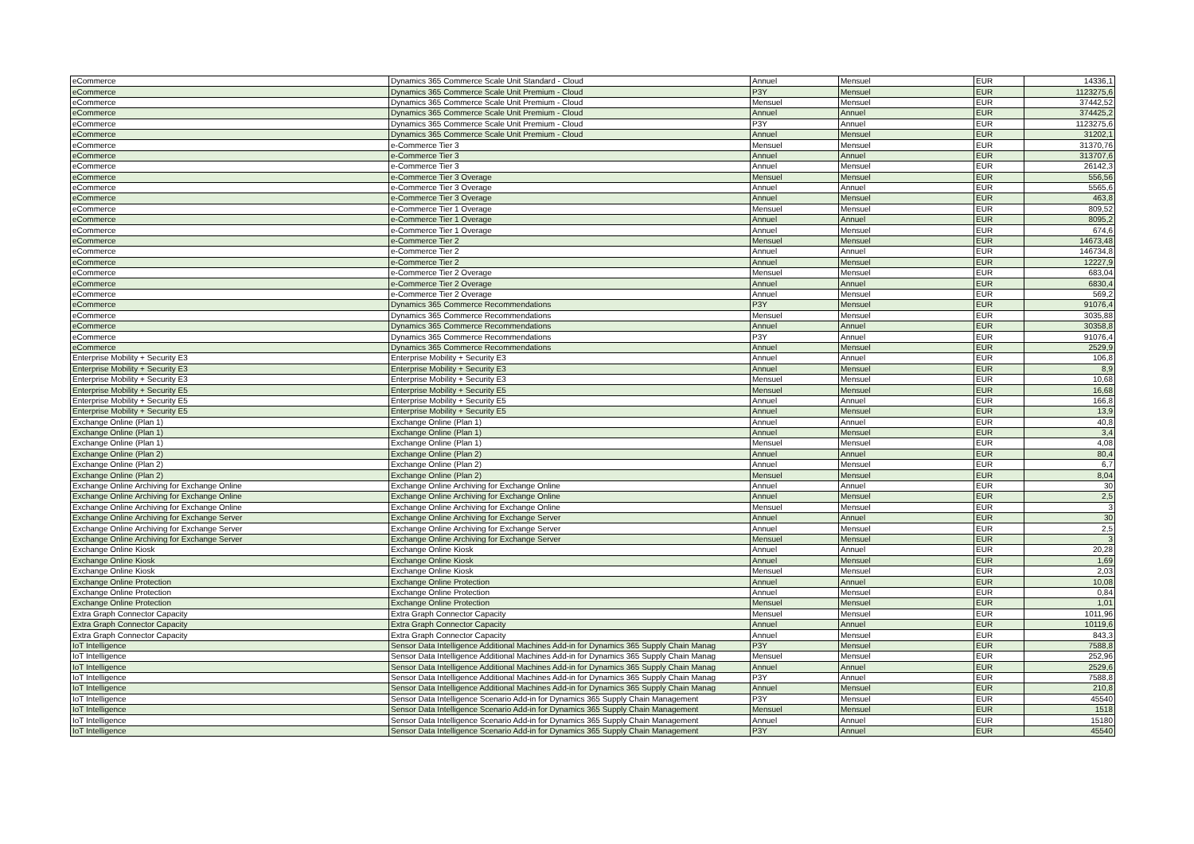| eCommerce | Dynamics 365 Commerce Scale Unit Standard - Cloud | Annuel | Mensuel | EUR | 14336,1 |
| eCommerce | Dynamics 365 Commerce Scale Unit Premium - Cloud | P3Y | Mensuel | EUR | 1123275,6 |
| eCommerce | Dynamics 365 Commerce Scale Unit Premium - Cloud | Mensuel | Mensuel | EUR | 37442,52 |
| eCommerce | Dynamics 365 Commerce Scale Unit Premium - Cloud | Annuel | Annuel | EUR | 374425,2 |
| eCommerce | Dynamics 365 Commerce Scale Unit Premium - Cloud | P3Y | Annuel | EUR | 1123275,6 |
| eCommerce | Dynamics 365 Commerce Scale Unit Premium - Cloud | Annuel | Mensuel | EUR | 31202,1 |
| eCommerce | e-Commerce Tier 3 | Mensuel | Mensuel | EUR | 31370,76 |
| eCommerce | e-Commerce Tier 3 | Annuel | Annuel | EUR | 313707,6 |
| eCommerce | e-Commerce Tier 3 | Annuel | Mensuel | EUR | 26142,3 |
| eCommerce | e-Commerce Tier 3 Overage | Mensuel | Mensuel | EUR | 556,56 |
| eCommerce | e-Commerce Tier 3 Overage | Annuel | Annuel | EUR | 5565,6 |
| eCommerce | e-Commerce Tier 3 Overage | Annuel | Mensuel | EUR | 463,8 |
| eCommerce | e-Commerce Tier 1 Overage | Mensuel | Mensuel | EUR | 809,52 |
| eCommerce | e-Commerce Tier 1 Overage | Annuel | Annuel | EUR | 8095,2 |
| eCommerce | e-Commerce Tier 1 Overage | Annuel | Mensuel | EUR | 674,6 |
| eCommerce | e-Commerce Tier 2 | Mensuel | Mensuel | EUR | 14673,48 |
| eCommerce | e-Commerce Tier 2 | Annuel | Annuel | EUR | 146734,8 |
| eCommerce | e-Commerce Tier 2 | Annuel | Mensuel | EUR | 12227,9 |
| eCommerce | e-Commerce Tier 2 Overage | Mensuel | Mensuel | EUR | 683,04 |
| eCommerce | e-Commerce Tier 2 Overage | Annuel | Annuel | EUR | 6830,4 |
| eCommerce | e-Commerce Tier 2 Overage | Annuel | Mensuel | EUR | 569,2 |
| eCommerce | Dynamics 365 Commerce Recommendations | P3Y | Mensuel | EUR | 91076,4 |
| eCommerce | Dynamics 365 Commerce Recommendations | Mensuel | Mensuel | EUR | 3035,88 |
| eCommerce | Dynamics 365 Commerce Recommendations | Annuel | Annuel | EUR | 30358,8 |
| eCommerce | Dynamics 365 Commerce Recommendations | P3Y | Annuel | EUR | 91076,4 |
| eCommerce | Dynamics 365 Commerce Recommendations | Annuel | Mensuel | EUR | 2529,9 |
| Enterprise Mobility + Security E3 | Enterprise Mobility + Security E3 | Annuel | Annuel | EUR | 106,8 |
| Enterprise Mobility + Security E3 | Enterprise Mobility + Security E3 | Annuel | Mensuel | EUR | 8,9 |
| Enterprise Mobility + Security E3 | Enterprise Mobility + Security E3 | Mensuel | Mensuel | EUR | 10,68 |
| Enterprise Mobility + Security E5 | Enterprise Mobility + Security E5 | Mensuel | Mensuel | EUR | 16,68 |
| Enterprise Mobility + Security E5 | Enterprise Mobility + Security E5 | Annuel | Annuel | EUR | 166,8 |
| Enterprise Mobility + Security E5 | Enterprise Mobility + Security E5 | Annuel | Mensuel | EUR | 13,9 |
| Exchange Online (Plan 1) | Exchange Online (Plan 1) | Annuel | Annuel | EUR | 40,8 |
| Exchange Online (Plan 1) | Exchange Online (Plan 1) | Annuel | Mensuel | EUR | 3,4 |
| Exchange Online (Plan 1) | Exchange Online (Plan 1) | Mensuel | Mensuel | EUR | 4,08 |
| Exchange Online (Plan 2) | Exchange Online (Plan 2) | Annuel | Annuel | EUR | 80,4 |
| Exchange Online (Plan 2) | Exchange Online (Plan 2) | Annuel | Mensuel | EUR | 6,7 |
| Exchange Online (Plan 2) | Exchange Online (Plan 2) | Mensuel | Mensuel | EUR | 8,04 |
| Exchange Online Archiving for Exchange Online | Exchange Online Archiving for Exchange Online | Annuel | Annuel | EUR | 30 |
| Exchange Online Archiving for Exchange Online | Exchange Online Archiving for Exchange Online | Annuel | Mensuel | EUR | 2,5 |
| Exchange Online Archiving for Exchange Online | Exchange Online Archiving for Exchange Online | Mensuel | Mensuel | EUR | 3 |
| Exchange Online Archiving for Exchange Server | Exchange Online Archiving for Exchange Server | Annuel | Annuel | EUR | 30 |
| Exchange Online Archiving for Exchange Server | Exchange Online Archiving for Exchange Server | Annuel | Mensuel | EUR | 2,5 |
| Exchange Online Archiving for Exchange Server | Exchange Online Archiving for Exchange Server | Mensuel | Mensuel | EUR | 3 |
| Exchange Online Kiosk | Exchange Online Kiosk | Annuel | Annuel | EUR | 20,28 |
| Exchange Online Kiosk | Exchange Online Kiosk | Annuel | Mensuel | EUR | 1,69 |
| Exchange Online Kiosk | Exchange Online Kiosk | Mensuel | Mensuel | EUR | 2,03 |
| Exchange Online Protection | Exchange Online Protection | Annuel | Annuel | EUR | 10,08 |
| Exchange Online Protection | Exchange Online Protection | Annuel | Mensuel | EUR | 0,84 |
| Exchange Online Protection | Exchange Online Protection | Mensuel | Mensuel | EUR | 1,01 |
| Extra Graph Connector Capacity | Extra Graph Connector Capacity | Mensuel | Mensuel | EUR | 1011,96 |
| Extra Graph Connector Capacity | Extra Graph Connector Capacity | Annuel | Annuel | EUR | 10119,6 |
| Extra Graph Connector Capacity | Extra Graph Connector Capacity | Annuel | Mensuel | EUR | 843,3 |
| IoT Intelligence | Sensor Data Intelligence Additional Machines Add-in for Dynamics 365 Supply Chain Manag | P3Y | Mensuel | EUR | 7588,8 |
| IoT Intelligence | Sensor Data Intelligence Additional Machines Add-in for Dynamics 365 Supply Chain Manag | Mensuel | Mensuel | EUR | 252,96 |
| IoT Intelligence | Sensor Data Intelligence Additional Machines Add-in for Dynamics 365 Supply Chain Manag | Annuel | Annuel | EUR | 2529,6 |
| IoT Intelligence | Sensor Data Intelligence Additional Machines Add-in for Dynamics 365 Supply Chain Manag | P3Y | Annuel | EUR | 7588,8 |
| IoT Intelligence | Sensor Data Intelligence Additional Machines Add-in for Dynamics 365 Supply Chain Manag | Annuel | Mensuel | EUR | 210,8 |
| IoT Intelligence | Sensor Data Intelligence Scenario Add-in for Dynamics 365 Supply Chain Management | P3Y | Mensuel | EUR | 45540 |
| IoT Intelligence | Sensor Data Intelligence Scenario Add-in for Dynamics 365 Supply Chain Management | Mensuel | Mensuel | EUR | 1518 |
| IoT Intelligence | Sensor Data Intelligence Scenario Add-in for Dynamics 365 Supply Chain Management | Annuel | Annuel | EUR | 15180 |
| IoT Intelligence | Sensor Data Intelligence Scenario Add-in for Dynamics 365 Supply Chain Management | P3Y | Annuel | EUR | 45540 |